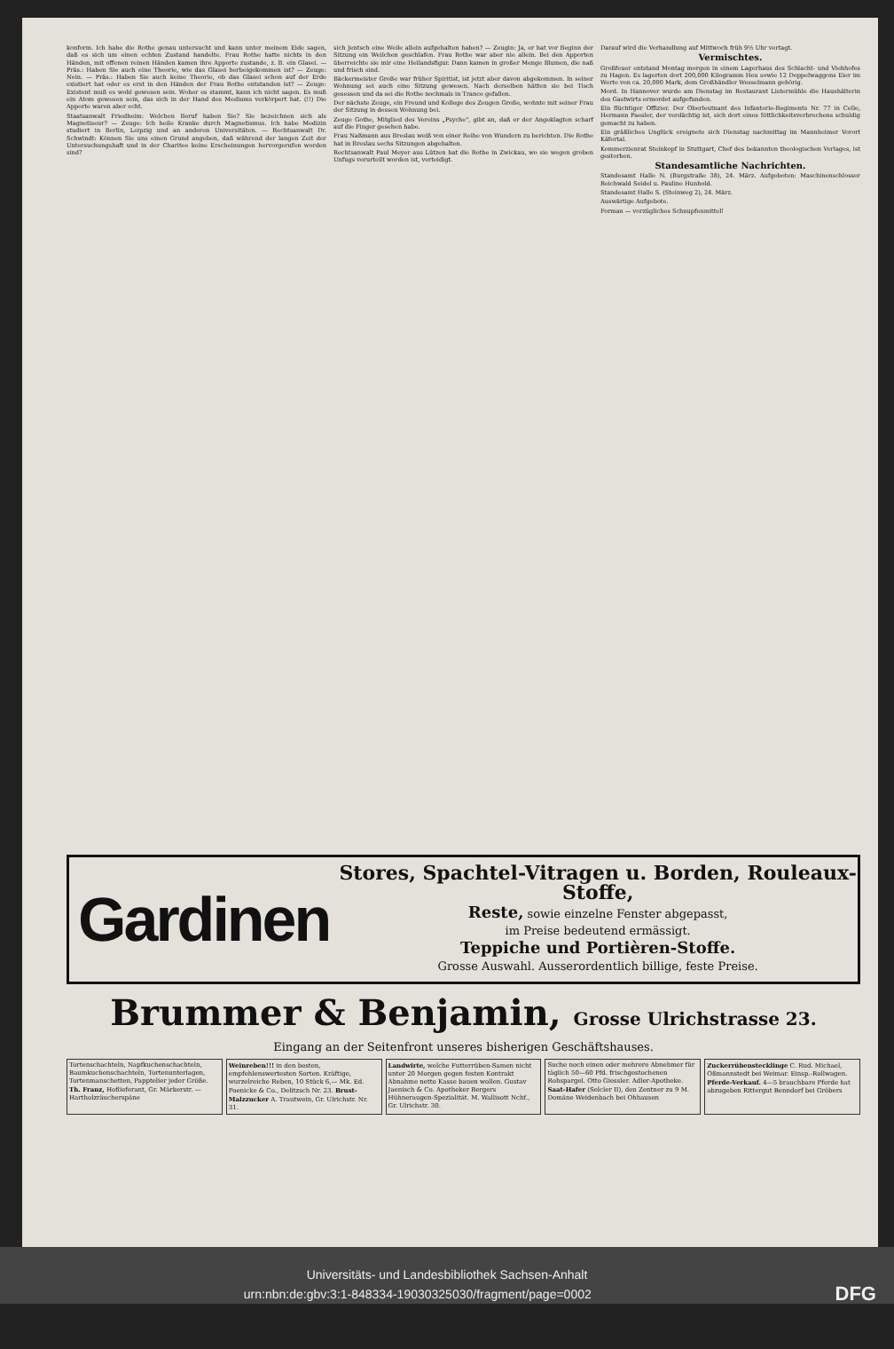konform. Ich habe die Rothe genau untersucht und kann unter meinem Eide sagen, daß es sich um einen echten Zustand handelte. Frau Rothe hatte nichts in den Händen, mit offenen reinen Händen kamen ihre Apporte zustande, z. B. ein Glasei. — Präs.: Haben Sie auch eine Theorie, wie das Glasei herbeigekommen ist? — Zeuge: Nein. — Präs.: Haben Sie auch keine Theorie, ob das Glasei schon auf der Erde existiert hat oder es erst in den Händen der Frau Rothe entstanden ist? — Zeuge: Existent muß es wohl gewesen sein. Woher es stammt, kann ich nicht sagen. Es muß ein Atom gewesen sein, das sich in der Hand des Mediums verkörpert hat. (!!) Die Apporte waren aber echt.
Staatsanwalt Friedheim: Welchen Beruf haben Sie? Sie bezeichnen sich als Magnetiseur? — Zeuge: Ich heile Kranke durch Magnetismus. Ich habe Medizin studiert in Berlin, Leipzig und an anderen Universitäten. — Rechtsanwalt Dr. Schwindt: Können Sie uns einen Grund angeben, daß während der langen Zeit der Untersuchungshaft und in der Charitee keine Erscheinungen hervorgerufen worden sind?
sich Jentsch eine Weile allein aufgehalten haben? — Zeugin: Ja, er hat vor Beginn der Sitzung ein Weilchen geschlafen. Frau Rothe war aber nie allein. Bei den Apporten überreichte sie mir eine Heilandsfigur. Dann kamen in großer Menge Blumen, die naß und frisch sind.
Bäckermeister Große war früher Spiritist, ist jetzt aber davon abgekommen. In seiner Wohnung sei auch eine Sitzung gewesen. Nach derselben hätten sie bei Tisch gesessen und da sei die Rothe nochmals in Trance gefallen.
Der nächste Zeuge, ein Freund und Kollege des Zeugen Große, wohnte mit seiner Frau der Sitzung in dessen Wohnung bei.
Zeuge Gothe, Mitglied des Vereins „Psyche", gibt an, daß er der Angeklagten scharf auf die Finger gesehen habe.
Frau Naßmann aus Breslau weiß von einer Reihe von Wundern zu berichten. Die Rothe hat in Breslau sechs Sitzungen abgehalten.
Rechtsanwalt Paul Meyer aus Lützen hat die Rothe in Zwickau, wo sie wegen groben Unfugs verurteilt worden ist, verteidigt.
Darauf wird die Verhandlung auf Mittwoch früh 9½ Uhr vertagt.
Vermischtes.
Großfeuer entstand Montag morgen in einem Lagerhaus des Schlacht- und Viehhofes zu Hagen. Es lagerten dort 200,000 Kilogramm Heu sowie 12 Doppelwaggons Eier im Werte von ca. 20,000 Mark, dem Großhändler Wesselmann gehörig.
Mord. In Hannover wurde am Dienstag im Restaurant Listermühle die Haushälterin des Gastwirts ermordet aufgefunden.
Ein flüchtiger Offizier. Der Oberleutnant des Infanterie-Regiments Nr. 77 in Celle, Hermann Paesler, der verdächtig ist, sich dort eines Sittlichkeitsverbrechens schuldig gemacht zu haben.
Ein gräßliches Unglück ereignete sich Dienstag nachmittag im Mannheimer Vorort Käfertal.
Kommerzienrat Steinkopf in Stuttgart, Chef des bekannten theologischen Verlages, ist gestorben.
Standesamtliche Nachrichten.
Standesamt Halle N. (Burgstraße 38), 24. März. Aufgeboten: Maschinenschlosser Reichwald Seidel u. Pauline Hunhold.
Standesamt Halle S. (Steinweg 2), 24. März.
Auswärtige Aufgebote.
Forman — vorzügliches Schnupfenmittel!
Gardinen
Stores, Spachtel-Vitragen u. Borden, Rouleaux-Stoffe,
Reste, sowie einzelne Fenster abgepasst,
im Preise bedeutend ermässigt.
Teppiche und Portièren-Stoffe.
Grosse Auswahl. Ausserordentlich billige, feste Preise.
Brummer & Benjamin, Grosse Ulrichstrasse 23.
Eingang an der Seitenfront unseres bisherigen Geschäftshauses.
Tortenschachteln, Napfkuchenschachteln, Baumkuchenschachteln, Tortenunterlagen, Tortenmanschetten, Papptelier jeder Größe. Th. Franz, Hoflieferant, Gr. Märkerstr. — Hartholzräucherspäne
Weinreben!!! in den besten, empfehlenswertesten Sorten. Kräftige, wurzelreiche Reben, 10 Stück 6,— Mk. Ed. Poenicke & Co., Delitzsch Nr. 23. Brust-Malzzucker A. Trautwein, Gr. Ulrichstr. Nr. 31.
Landwirte, welche Futterrüben-Samen nicht unter 20 Morgen gegen festen Kontrakt Abnahme netto Kasse bauen wollen. Gustav Jaenisch & Co. Apotheker Bergers Hühneraugen-Spezialität. M. Wallisott Nchf., Gr. Ulrichstr. 30.
Suche noch einen oder mehrere Abnehmer für täglich 50—60 Pfd. frischgestochenen Rohspargel. Otto Giessler. Adler-Apotheke. Saat-Hafer (Selcler II), den Zentner zu 9 M. Domäne Weidenbach bei Ohhausen
Zuckerrübenstecklinge C. Rud. Michael, Oßmannstedt bei Weimar. Einsp.-Rollwagen. Pferde-Verkauf. 4—5 brauchbare Pferde hat abzugeben Rittergut Benndorf bei Gröbers
Universitäts- und Landesbibliothek Sachsen-Anhalt
urn:nbn:de:gbv:3:1-848334-19030325030/fragment/page=0002 DFG